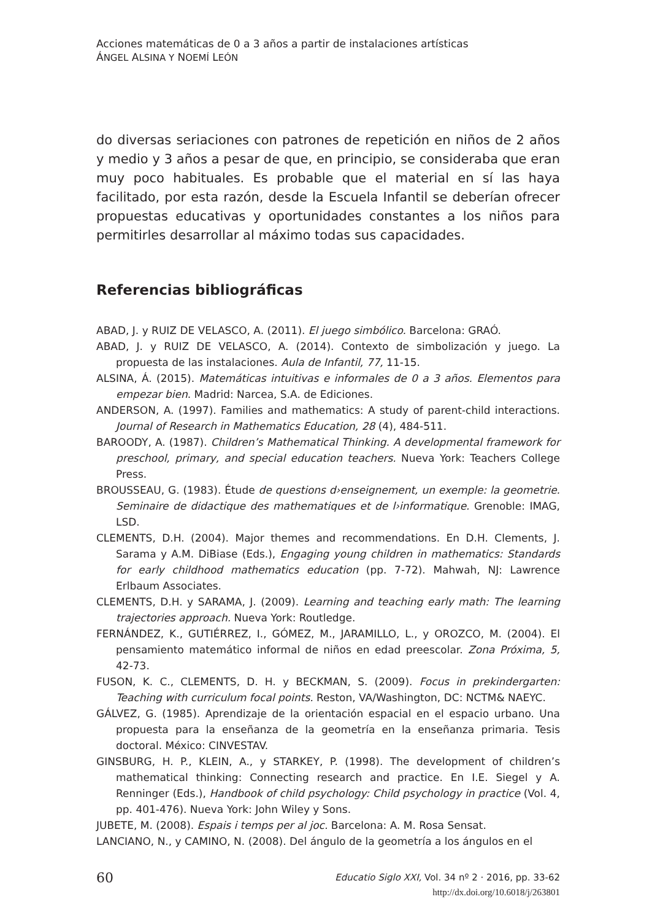Acciones matemáticas de 0 a 3 años a partir de instalaciones artísticas
ÁNGEL ALSINA Y NOEMÍ LEÓN
do diversas seriaciones con patrones de repetición en niños de 2 años y medio y 3 años a pesar de que, en principio, se consideraba que eran muy poco habituales. Es probable que el material en sí las haya facilitado, por esta razón, desde la Escuela Infantil se deberían ofrecer propuestas educativas y oportunidades constantes a los niños para permitirles desarrollar al máximo todas sus capacidades.
Referencias bibliográficas
ABAD, J. y RUIZ DE VELASCO, A. (2011). El juego simbólico. Barcelona: GRAÓ.
ABAD, J. y RUIZ DE VELASCO, A. (2014). Contexto de simbolización y juego. La propuesta de las instalaciones. Aula de Infantil, 77, 11-15.
ALSINA, Á. (2015). Matemáticas intuitivas e informales de 0 a 3 años. Elementos para empezar bien. Madrid: Narcea, S.A. de Ediciones.
ANDERSON, A. (1997). Families and mathematics: A study of parent-child interactions. Journal of Research in Mathematics Education, 28 (4), 484-511.
BAROODY, A. (1987). Children’s Mathematical Thinking. A developmental framework for preschool, primary, and special education teachers. Nueva York: Teachers College Press.
BROUSSEAU, G. (1983). Étude de questions d›enseignement, un exemple: la geometrie. Seminaire de didactique des mathematiques et de l›informatique. Grenoble: IMAG, LSD.
CLEMENTS, D.H. (2004). Major themes and recommendations. En D.H. Clements, J. Sarama y A.M. DiBiase (Eds.), Engaging young children in mathematics: Standards for early childhood mathematics education (pp. 7-72). Mahwah, NJ: Lawrence Erlbaum Associates.
CLEMENTS, D.H. y SARAMA, J. (2009). Learning and teaching early math: The learning trajectories approach. Nueva York: Routledge.
FERNÁNDEZ, K., GUTIÉRREZ, I., GÓMEZ, M., JARAMILLO, L., y OROZCO, M. (2004). El pensamiento matemático informal de niños en edad preescolar. Zona Próxima, 5, 42-73.
FUSON, K. C., CLEMENTS, D. H. y BECKMAN, S. (2009). Focus in prekindergarten: Teaching with curriculum focal points. Reston, VA/Washington, DC: NCTM& NAEYC.
GÁLVEZ, G. (1985). Aprendizaje de la orientación espacial en el espacio urbano. Una propuesta para la enseñanza de la geometría en la enseñanza primaria. Tesis doctoral. México: CINVESTAV.
GINSBURG, H. P., KLEIN, A., y STARKEY, P. (1998). The development of children’s mathematical thinking: Connecting research and practice. En I.E. Siegel y A. Renninger (Eds.), Handbook of child psychology: Child psychology in practice (Vol. 4, pp. 401-476). Nueva York: John Wiley y Sons.
JUBETE, M. (2008). Espais i temps per al joc. Barcelona: A. M. Rosa Sensat.
LANCIANO, N., y CAMINO, N. (2008). Del ángulo de la geometría a los ángulos en el
60
Educatio Siglo XXI, Vol. 34 nº 2 · 2016, pp. 33-62
http://dx.doi.org/10.6018/j/263801